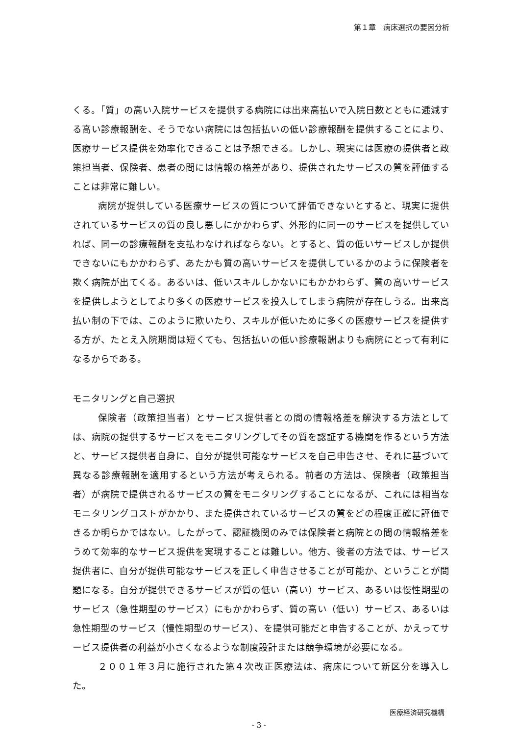第１章　病床選択の要因分析
くる。「質」の高い入院サービスを提供する病院には出来高払いで入院日数とともに逓減する高い診療報酬を、そうでない病院には包括払いの低い診療報酬を提供することにより、医療サービス提供を効率化できることは予想できる。しかし、現実には医療の提供者と政策担当者、保険者、患者の間には情報の格差があり、提供されたサービスの質を評価することは非常に難しい。
病院が提供している医療サービスの質について評価できないとすると、現実に提供されているサービスの質の良し悪しにかかわらず、外形的に同一のサービスを提供していれば、同一の診療報酬を支払わなければならない。とすると、質の低いサービスしか提供できないにもかかわらず、あたかも質の高いサービスを提供しているかのように保険者を欺く病院が出てくる。あるいは、低いスキルしかないにもかかわらず、質の高いサービスを提供しようとしてより多くの医療サービスを投入してしまう病院が存在しうる。出来高払い制の下では、このように欺いたり、スキルが低いために多くの医療サービスを提供する方が、たとえ入院期間は短くても、包括払いの低い診療報酬よりも病院にとって有利になるからである。
モニタリングと自己選択
保険者（政策担当者）とサービス提供者との間の情報格差を解決する方法としては、病院の提供するサービスをモニタリングしてその質を認証する機関を作るという方法と、サービス提供者自身に、自分が提供可能なサービスを自己申告させ、それに基づいて異なる診療報酬を適用するという方法が考えられる。前者の方法は、保険者（政策担当者）が病院で提供されるサービスの質をモニタリングすることになるが、これには相当なモニタリングコストがかかり、また提供されているサービスの質をどの程度正確に評価できるか明らかではない。したがって、認証機関のみでは保険者と病院との間の情報格差をうめて効率的なサービス提供を実現することは難しい。他方、後者の方法では、サービス提供者に、自分が提供可能なサービスを正しく申告させることが可能か、ということが問題になる。自分が提供できるサービスが質の低い（高い）サービス、あるいは慢性期型のサービス（急性期型のサービス）にもかかわらず、質の高い（低い）サービス、あるいは急性期型のサービス（慢性期型のサービス）、を提供可能だと申告することが、かえってサービス提供者の利益が小さくなるような制度設計または競争環境が必要になる。
２００１年３月に施行された第４次改正医療法は、病床について新区分を導入した。
医療経済研究機構
- 3 -